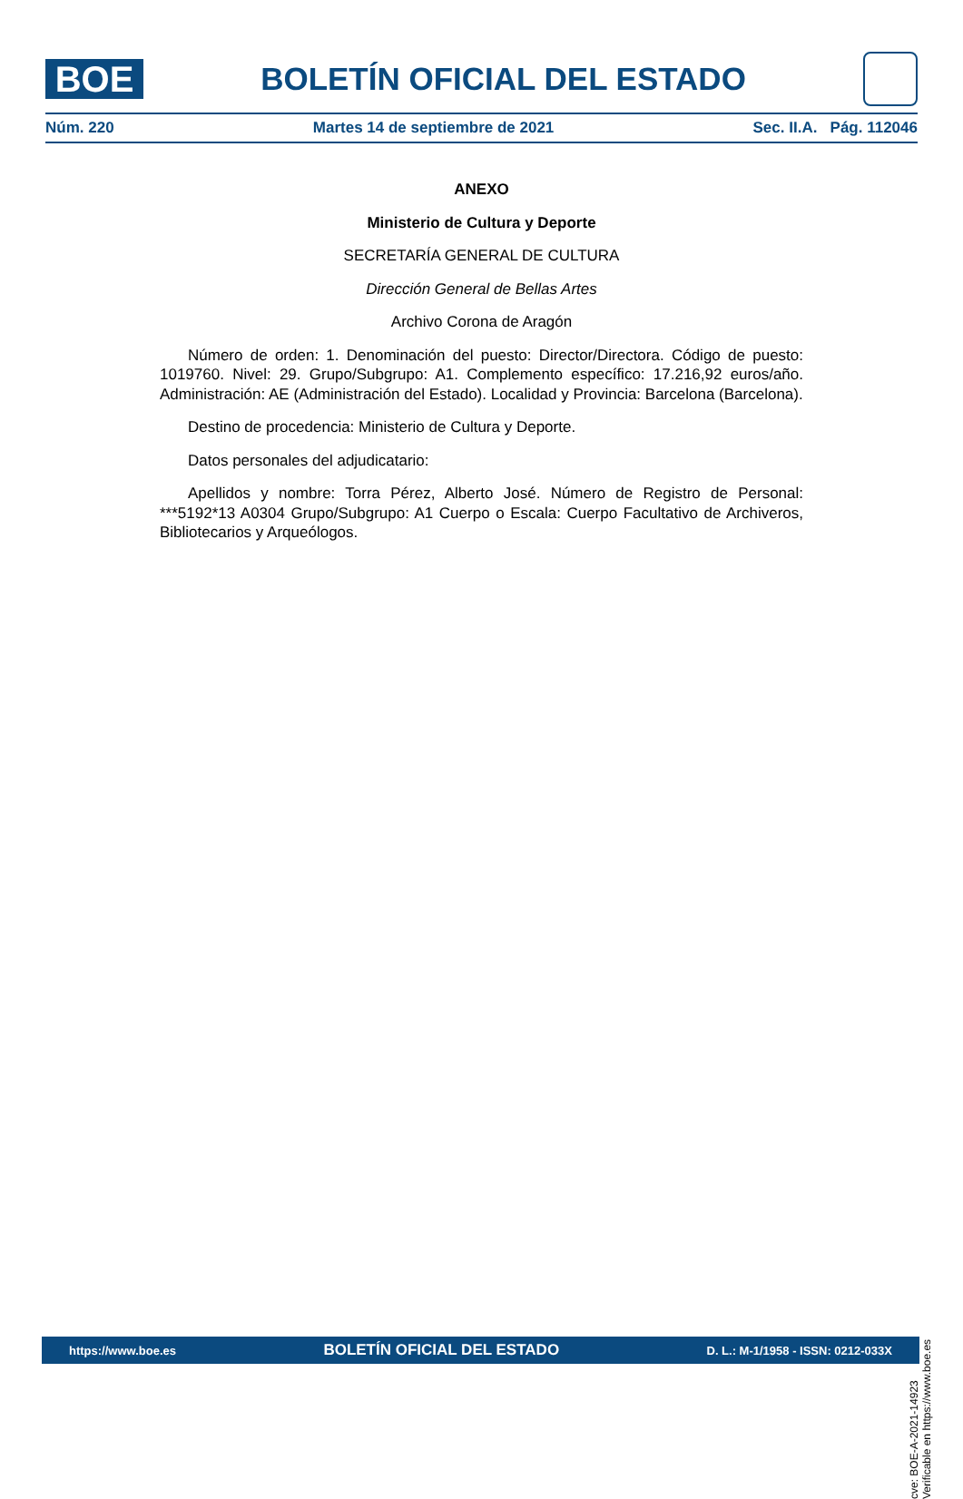BOE
BOLETÍN OFICIAL DEL ESTADO
Núm. 220 Martes 14 de septiembre de 2021 Sec. II.A. Pág. 112046
ANEXO
Ministerio de Cultura y Deporte
SECRETARÍA GENERAL DE CULTURA
Dirección General de Bellas Artes
Archivo Corona de Aragón
Número de orden: 1. Denominación del puesto: Director/Directora. Código de puesto: 1019760. Nivel: 29. Grupo/Subgrupo: A1. Complemento específico: 17.216,92 euros/año. Administración: AE (Administración del Estado). Localidad y Provincia: Barcelona (Barcelona).
Destino de procedencia: Ministerio de Cultura y Deporte.
Datos personales del adjudicatario:
Apellidos y nombre: Torra Pérez, Alberto José. Número de Registro de Personal: ***5192*13 A0304 Grupo/Subgrupo: A1 Cuerpo o Escala: Cuerpo Facultativo de Archiveros, Bibliotecarios y Arqueólogos.
cve: BOE-A-2021-14923
Verificable en https://www.boe.es
https://www.boe.es BOLETÍN OFICIAL DEL ESTADO D. L.: M-1/1958 - ISSN: 0212-033X